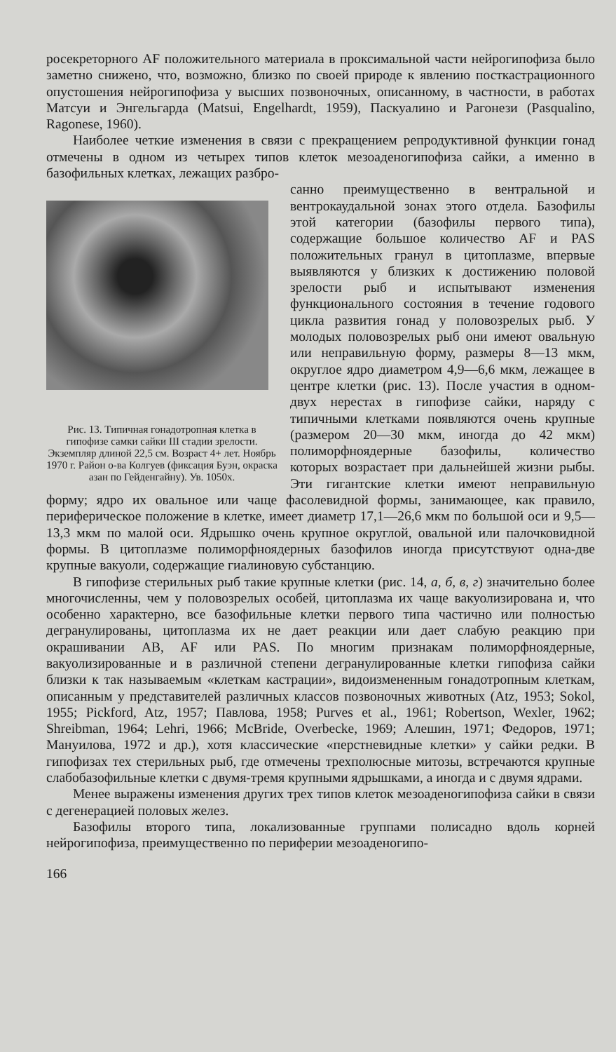росекреторного AF положительного материала в проксимальной части нейрогипофиза было заметно снижено, что, возможно, близко по своей природе к явлению посткастрационного опустошения нейрогипофиза у высших позвоночных, описанному, в частности, в работах Матсуи и Энгельгарда (Matsui, Engelhardt, 1959), Паскуалино и Рагонези (Pasqualino, Ragonese, 1960).
Наиболее четкие изменения в связи с прекращением репродуктивной функции гонад отмечены в одном из четырех типов клеток мезоаденогипофиза сайки, а именно в базофильных клетках, лежащих разбро-
Рис. 13. Типичная гонадотропная клетка в гипофизе самки сайки III стадии зрелости. Экземпляр длиной 22,5 см. Возраст 4+ лет. Ноябрь 1970 г. Район о-ва Колгуев (фиксация Буэн, окраска азан по Гейденгайну). Ув. 1050х.
санно преимущественно в вентральной и вентрокаудальной зонах этого отдела. Базофилы этой категории (базофилы первого типа), содержащие большое количество AF и PAS положительных гранул в цитоплазме, впервые выявляются у близких к достижению половой зрелости рыб и испытывают изменения функционального состояния в течение годового цикла развития гонад у половозрелых рыб. У молодых половозрелых рыб они имеют овальную или неправильную форму, размеры 8—13 мкм, округлое ядро диаметром 4,9—6,6 мкм, лежащее в центре клетки (рис. 13). После участия в одном-двух нерестах в гипофизе сайки, наряду с типичными клетками появляются очень крупные (размером 20—30 мкм, иногда до 42 мкм) полиморфноядерные базофилы, количество которых возрастает при дальнейшей жизни рыбы. Эти гигантские клетки имеют неправильную форму; ядро их овальное или чаще фасолевидной формы, занимающее, как правило, периферическое положение в клетке, имеет диаметр 17,1—26,6 мкм по большой оси и 9,5—13,3 мкм по малой оси. Ядрышко очень крупное округлой, овальной или палочковидной формы. В цитоплазме полиморфноядерных базофилов иногда присутствуют одна-две крупные вакуоли, содержащие гиалиновую субстанцию.
В гипофизе стерильных рыб такие крупные клетки (рис. 14, а, б, в, г) значительно более многочисленны, чем у половозрелых особей, цитоплазма их чаще вакуолизирована и, что особенно характерно, все базофильные клетки первого типа частично или полностью дегранулированы, цитоплазма их не дает реакции или дает слабую реакцию при окрашивании AB, AF или PAS. По многим признакам полиморфноядерные, вакуолизированные и в различной степени дегранулированные клетки гипофиза сайки близки к так называемым «клеткам кастрации», видоизмененным гонадотропным клеткам, описанным у представителей различных классов позвоночных животных (Atz, 1953; Sokol, 1955; Pickford, Atz, 1957; Павлова, 1958; Purves et al., 1961; Robertson, Wexler, 1962; Shreibman, 1964; Lehri, 1966; McBride, Overbecke, 1969; Алешин, 1971; Федоров, 1971; Мануилова, 1972 и др.), хотя классические «перстневидные клетки» у сайки редки. В гипофизах тех стерильных рыб, где отмечены трехполюсные митозы, встречаются крупные слабобазофильные клетки с двумя-тремя крупными ядрышками, а иногда и с двумя ядрами.
Менее выражены изменения других трех типов клеток мезоаденогипофиза сайки в связи с дегенерацией половых желез.
Базофилы второго типа, локализованные группами полисадно вдоль корней нейрогипофиза, преимущественно по периферии мезоаденогипо-
166